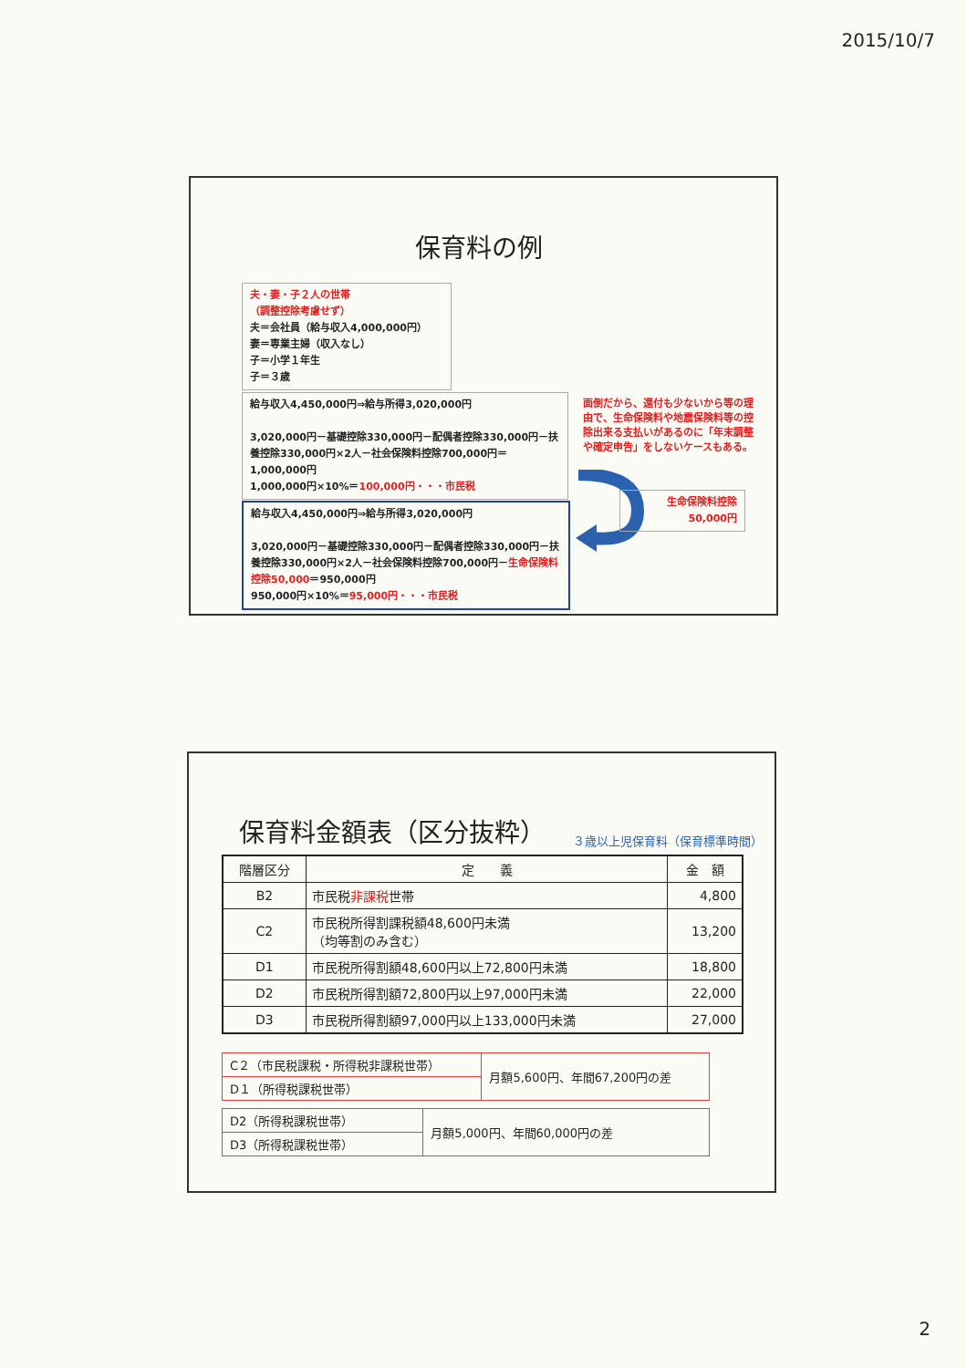2015/10/7
保育料の例
夫・妻・子２人の世帯
（調整控除考慮せず）
夫＝会社員（給与収入4,000,000円）
妻＝専業主婦（収入なし）
子＝小学１年生
子＝３歳
給与収入4,450,000円⇒給与所得3,020,000円
3,020,000円－基礎控除330,000円－配偶者控除330,000円－扶養控除330,000円×2人－社会保険料控除700,000円＝1,000,000円
1,000,000円×10%＝100,000円・・・市民税
給与収入4,450,000円⇒給与所得3,020,000円
3,020,000円－基礎控除330,000円－配偶者控除330,000円－扶養控除330,000円×2人－社会保険料控除700,000円－生命保険料控除50,000＝950,000円
950,000円×10%＝95,000円・・・市民税
面倒だから、還付も少ないから等の理由で、生命保険料や地震保険料等の控除出来る支払いがあるのに「年末調整や確定申告」をしないケースもある。
生命保険料控除
50,000円
保育料金額表（区分抜粋）
３歳以上児保育料（保育標準時間）
| 階層区分 | 定 義 | 金 額 |
| --- | --- | --- |
| B2 | 市民税 非課税 世帯 | 4,800 |
| C2 | 市民税所得割課税額48,600円未満 （均等割のみ含む） | 13,200 |
| D1 | 市民税所得割額48,600円以上72,800円未満 | 18,800 |
| D2 | 市民税所得割額72,800円以上97,000円未満 | 22,000 |
| D3 | 市民税所得割額97,000円以上133,000円未満 | 27,000 |
| C２（市民税課税・所得税非課税世帯） | 月額5,600円、年間67,200円の差 |
| D１（所得税課税世帯） | |
| D2（所得税課税世帯） | 月額5,000円、年間60,000円の差 |
| D3（所得税課税世帯） | |
2